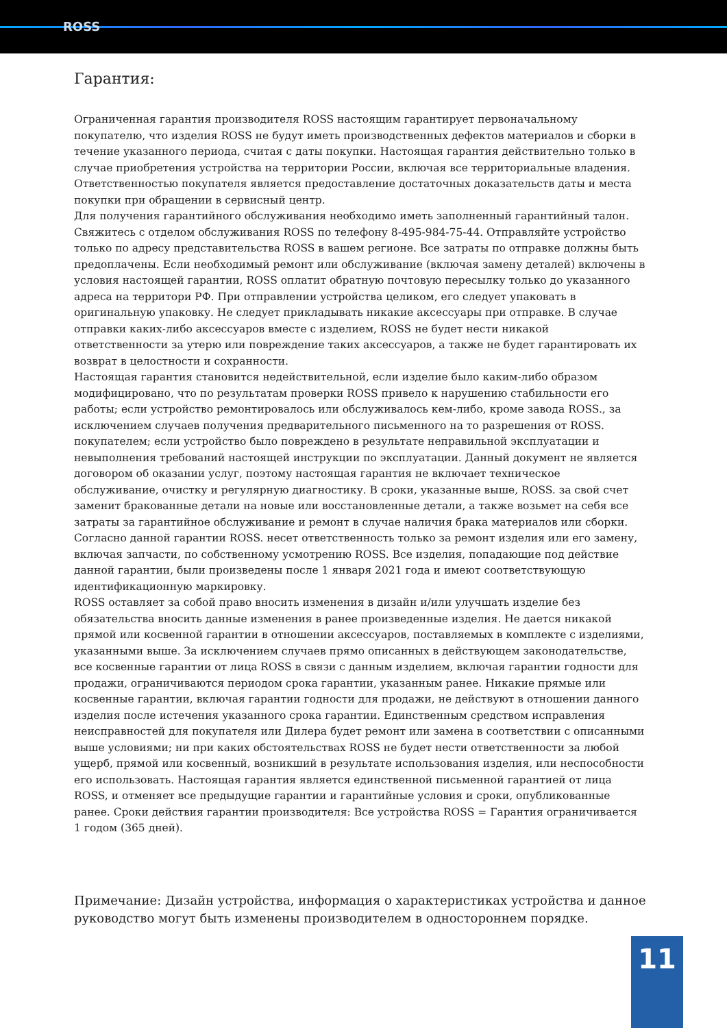ROSS
Гарантия:
Ограниченная гарантия производителя ROSS настоящим гарантирует первоначальному покупателю, что изделия ROSS не будут иметь производственных дефектов материалов и сборки в течение указанного периода, считая с даты покупки. Настоящая гарантия действительно только в случае приобретения устройства на территории России, включая все территориальные владения. Ответственностью покупателя является предоставление достаточных доказательств даты и места покупки при обращении в сервисный центр.
Для получения гарантийного обслуживания необходимо иметь заполненный гарантийный талон. Свяжитесь с отделом обслуживания ROSS по телефону 8-495-984-75-44. Отправляйте устройство только по адресу представительства ROSS в вашем регионе. Все затраты по отправке должны быть предоплачены. Если необходимый ремонт или обслуживание (включая замену деталей) включены в условия настоящей гарантии, ROSS оплатит обратную почтовую пересылку только до указанного адреса на территори РФ. При отправлении устройства целиком, его следует упаковать в оригинальную упаковку. Не следует прикладывать никакие аксессуары при отправке. В случае отправки каких-либо аксессуаров вместе с изделием, ROSS не будет нести никакой ответственности за утерю или повреждение таких аксессуаров, а также не будет гарантировать их возврат в целостности и сохранности.
Настоящая гарантия становится недействительной, если изделие было каким-либо образом модифицировано, что по результатам проверки ROSS привело к нарушению стабильности его работы; если устройство ремонтировалось или обслуживалось кем-либо, кроме завода ROSS., за исключением случаев получения предварительного письменного на то разрешения от ROSS. покупателем; если устройство было повреждено в результате неправильной эксплуатации и невыполнения требований настоящей инструкции по эксплуатации. Данный документ не является договором об оказании услуг, поэтому настоящая гарантия не включает техническое обслуживание, очистку и регулярную диагностику. В сроки, указанные выше, ROSS. за свой счет заменит бракованные детали на новые или восстановленные детали, а также возьмет на себя все затраты за гарантийное обслуживание и ремонт в случае наличия брака материалов или сборки. Согласно данной гарантии ROSS. несет ответственность только за ремонт изделия или его замену, включая запчасти, по собственному усмотрению ROSS. Все изделия, попадающие под действие данной гарантии, были произведены после 1 января 2021 года и имеют соответствующую идентификационную маркировку.
ROSS оставляет за собой право вносить изменения в дизайн и/или улучшать изделие без обязательства вносить данные изменения в ранее произведенные изделия. Не дается никакой прямой или косвенной гарантии в отношении аксессуаров, поставляемых в комплекте с изделиями, указанными выше. За исключением случаев прямо описанных в действующем законодательстве, все косвенные гарантии от лица ROSS в связи с данным изделием, включая гарантии годности для продажи, ограничиваются периодом срока гарантии, указанным ранее. Никакие прямые или косвенные гарантии, включая гарантии годности для продажи, не действуют в отношении данного изделия после истечения указанного срока гарантии. Единственным средством исправления неисправностей для покупателя или Дилера будет ремонт или замена в соответствии с описанными выше условиями; ни при каких обстоятельствах ROSS не будет нести ответственности за любой ущерб, прямой или косвенный, возникший в результате использования изделия, или неспособности его использовать. Настоящая гарантия является единственной письменной гарантией от лица ROSS, и отменяет все предыдущие гарантии и гарантийные условия и сроки, опубликованные ранее. Сроки действия гарантии производителя: Все устройства ROSS = Гарантия ограничивается 1 годом (365 дней).
Примечание: Дизайн устройства, информация о характеристиках устройства и данное руководство могут быть изменены производителем в одностороннем порядке.
11